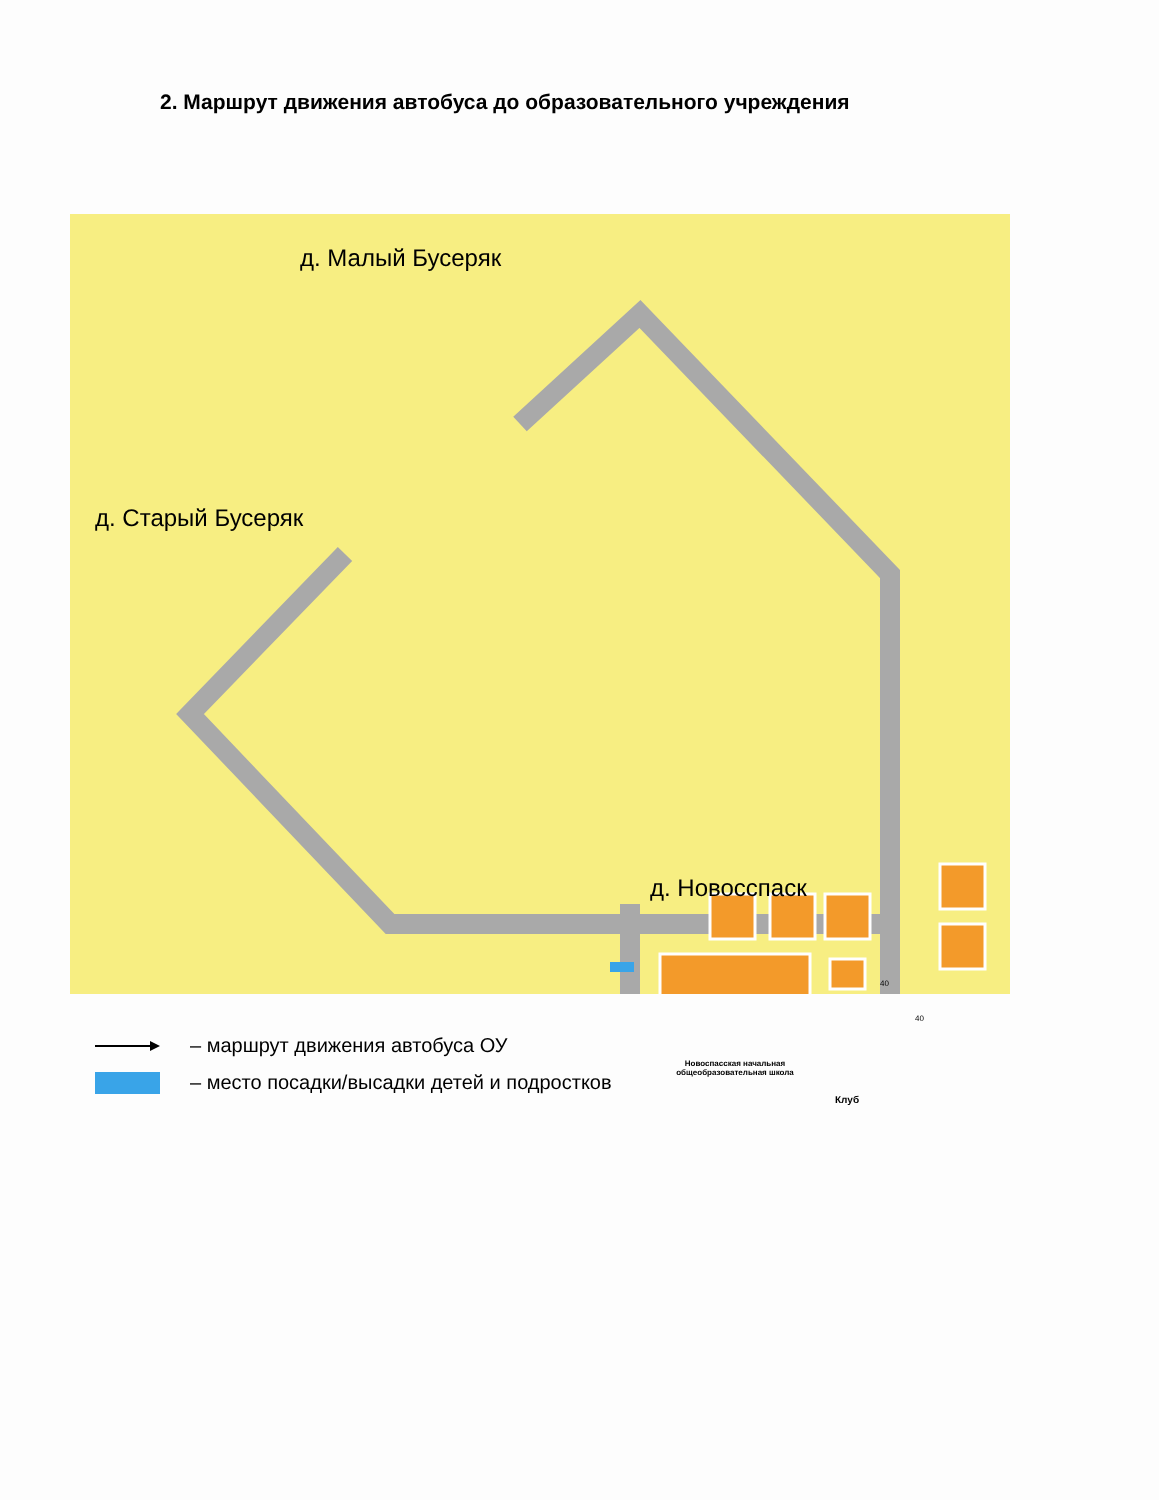2. Маршрут движения автобуса до образовательного учреждения
д. Малый Бусеряк
д. Старый Бусеряк
д. Новосспаск
Новоспасская начальная общеобразовательная школа
Клуб
40
40
– маршрут движения автобуса ОУ
– место посадки/высадки детей и подростков